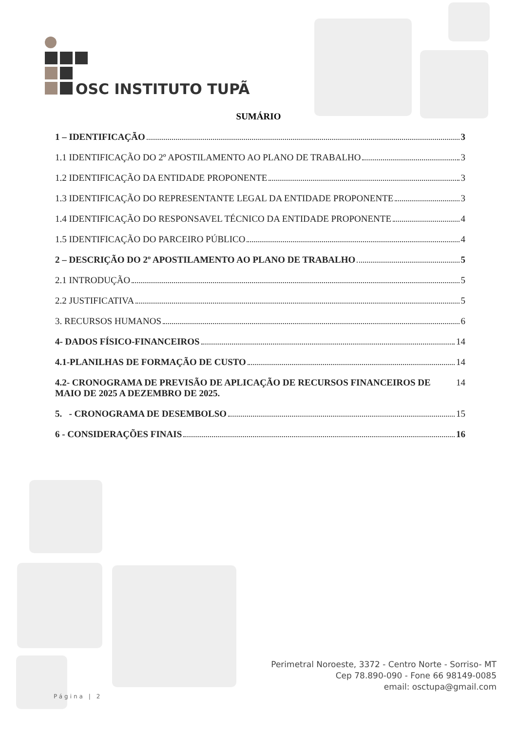OSC INSTITUTO TUPÃ
SUMÁRIO
1 – IDENTIFICAÇÃO 3
1.1 IDENTIFICAÇÃO DO 2º APOSTILAMENTO AO PLANO DE TRABALHO 3
1.2 IDENTIFICAÇÃO DA ENTIDADE PROPONENTE 3
1.3 IDENTIFICAÇÃO DO REPRESENTANTE LEGAL DA ENTIDADE PROPONENTE 3
1.4 IDENTIFICAÇÃO DO RESPONSAVEL TÉCNICO DA ENTIDADE PROPONENTE 4
1.5 IDENTIFICAÇÃO DO PARCEIRO PÚBLICO 4
2 – DESCRIÇÃO DO 2º APOSTILAMENTO AO PLANO DE TRABALHO 5
2.1 INTRODUÇÃO 5
2.2 JUSTIFICATIVA 5
3. RECURSOS HUMANOS 6
4- DADOS FÍSICO-FINANCEIROS 14
4.1-PLANILHAS DE FORMAÇÃO DE CUSTO 14
4.2- CRONOGRAMA DE PREVISÃO DE APLICAÇÃO DE RECURSOS FINANCEIROS DE MAIO DE 2025 A DEZEMBRO DE 2025. 14
5. - CRONOGRAMA DE DESEMBOLSO 15
6 - CONSIDERAÇÕES FINAIS 16
Página | 2
Perimetral Noroeste, 3372 - Centro Norte - Sorriso- MT
Cep 78.890-090 - Fone 66 98149-0085
email: osctupa@gmail.com